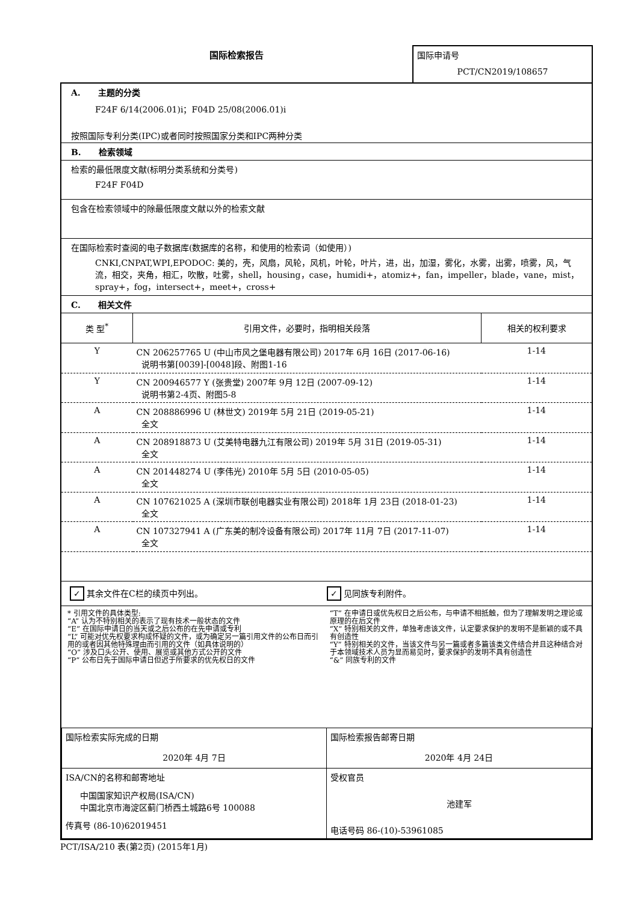国际检索报告
国际申请号
PCT/CN2019/108657
A. 主题的分类
F24F 6/14(2006.01)i；F04D 25/08(2006.01)i
按照国际专利分类(IPC)或者同时按照国家分类和IPC两种分类
B. 检索领域
检索的最低限度文献(标明分类系统和分类号)
F24F F04D
包含在检索领域中的除最低限度文献以外的检索文献
在国际检索时查阅的电子数据库(数据库的名称，和使用的检索词（如使用）)
CNKI,CNPAT,WPI,EPODOC: 美的，壳，风扇，风轮，风机，叶轮，叶片，进，出，加湿，雾化，水雾，出雾，喷雾，风，气流，相交，夹角，相汇，吹散，吐雾，shell，housing，case，humidi+，atomiz+，fan，impeller，blade，vane，mist，spray+，fog，intersect+，meet+，cross+
C. 相关文件
| 类 型<sup>*</sup> | 引用文件，必要时，指明相关段落 | 相关的权利要求 |
| --- | --- | --- |
| Y | CN 206257765 U (中山市风之堡电器有限公司) 2017年 6月 16日 (2017-06-16) 说明书第[0039]-[0048]段、附图1-16 | 1-14 |
| Y | CN 200946577 Y (张贵堂) 2007年 9月 12日 (2007-09-12) 说明书第2-4页、附图5-8 | 1-14 |
| A | CN 208886996 U (林世文) 2019年 5月 21日 (2019-05-21) 全文 | 1-14 |
| A | CN 208918873 U (艾美特电器九江有限公司) 2019年 5月 31日 (2019-05-31) 全文 | 1-14 |
| A | CN 201448274 U (李伟光) 2010年 5月 5日 (2010-05-05) 全文 | 1-14 |
| A | CN 107621025 A (深圳市联创电器实业有限公司) 2018年 1月 23日 (2018-01-23) 全文 | 1-14 |
| A | CN 107327941 A (广东美的制冷设备有限公司) 2017年 11月 7日 (2017-11-07) 全文 | 1-14 |
✓ 其余文件在C栏的续页中列出。
✓ 见同族专利附件。
* 引用文件的具体类型:
“A” 认为不特别相关的表示了现有技术一般状态的文件
“E” 在国际申请日的当天或之后公布的在先申请或专利
“L” 可能对优先权要求构成怀疑的文件，或为确定另一篇引用文件的公布日而引用的或者因其他特殊理由而引用的文件（如具体说明的）
“O” 涉及口头公开、使用、展览或其他方式公开的文件
“P” 公布日先于国际申请日但迟于所要求的优先权日的文件
“T” 在申请日或优先权日之后公布，与申请不相抵触，但为了理解发明之理论或原理的在后文件
“X” 特别相关的文件，单独考虑该文件，认定要求保护的发明不是新颖的或不具有创造性
“Y” 特别相关的文件，当该文件与另一篇或者多篇该类文件结合并且这种结合对于本领域技术人员为显而易见时，要求保护的发明不具有创造性
“&” 同族专利的文件
| 国际检索实际完成的日期 2020年 4月 7日 | 国际检索报告邮寄日期 2020年 4月 24日 |
| ISA/CN的名称和邮寄地址 中国国家知识产权局(ISA/CN) 中国北京市海淀区蓟门桥西土城路6号 100088 传真号 (86-10)62019451 | 受权官员 池建军 电话号码 86-(10)-53961085 |
PCT/ISA/210 表(第2页) (2015年1月)